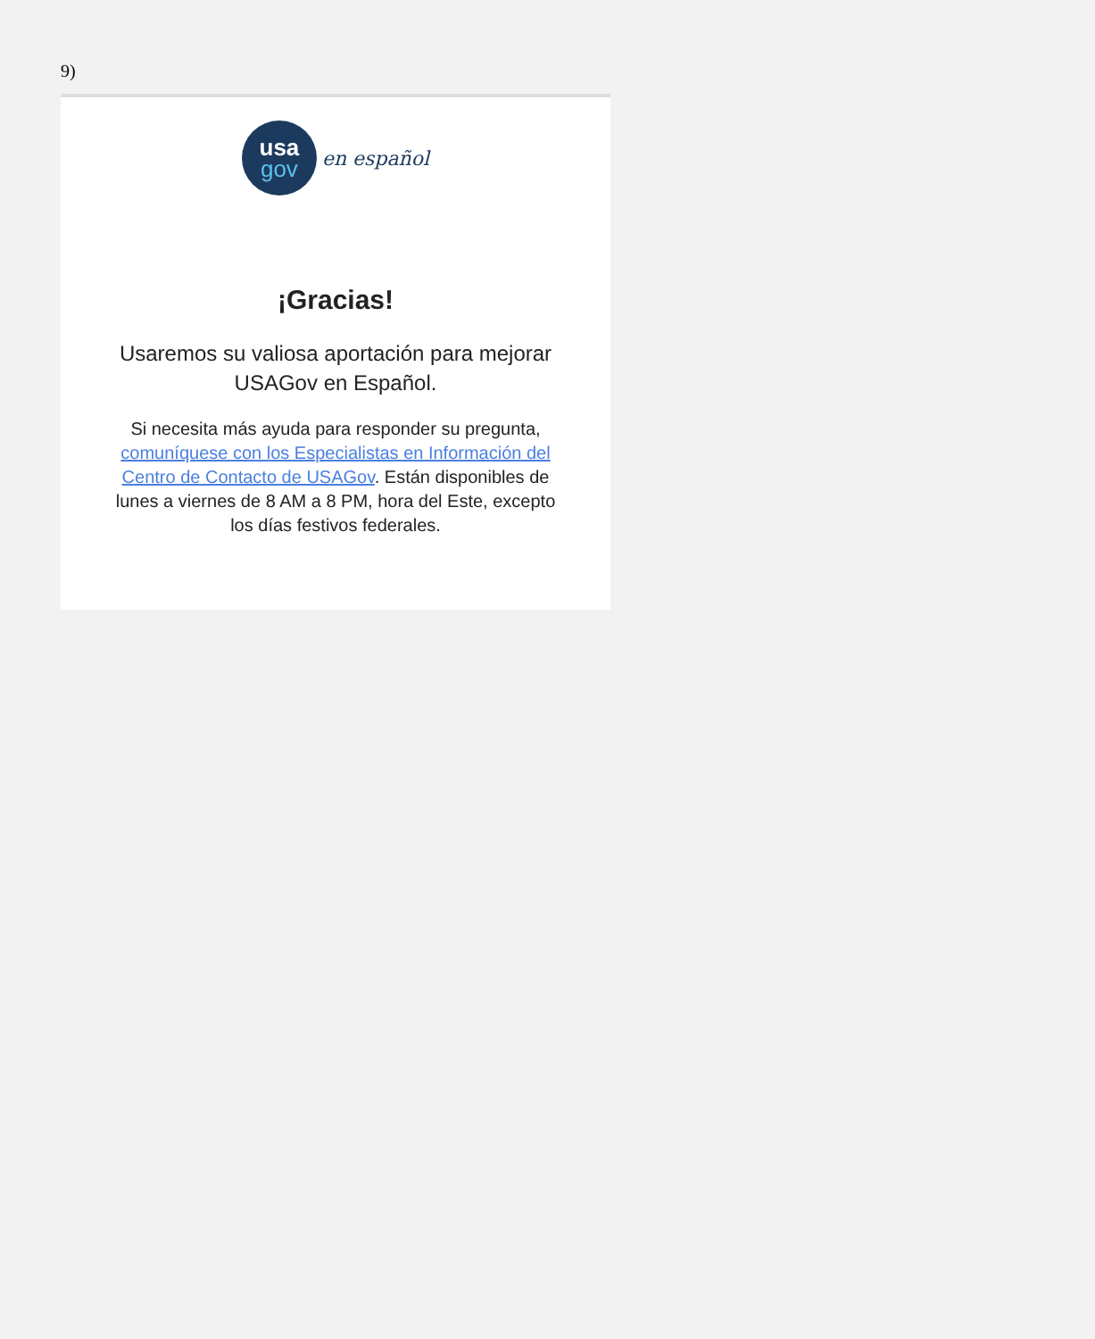9)
usa
gov
en español
¡Gracias!
Usaremos su valiosa aportación para mejorar USAGov en Español.
Si necesita más ayuda para responder su pregunta, comuníquese con los Especialistas en Información del Centro de Contacto de USAGov. Están disponibles de lunes a viernes de 8 AM a 8 PM, hora del Este, excepto los días festivos federales.